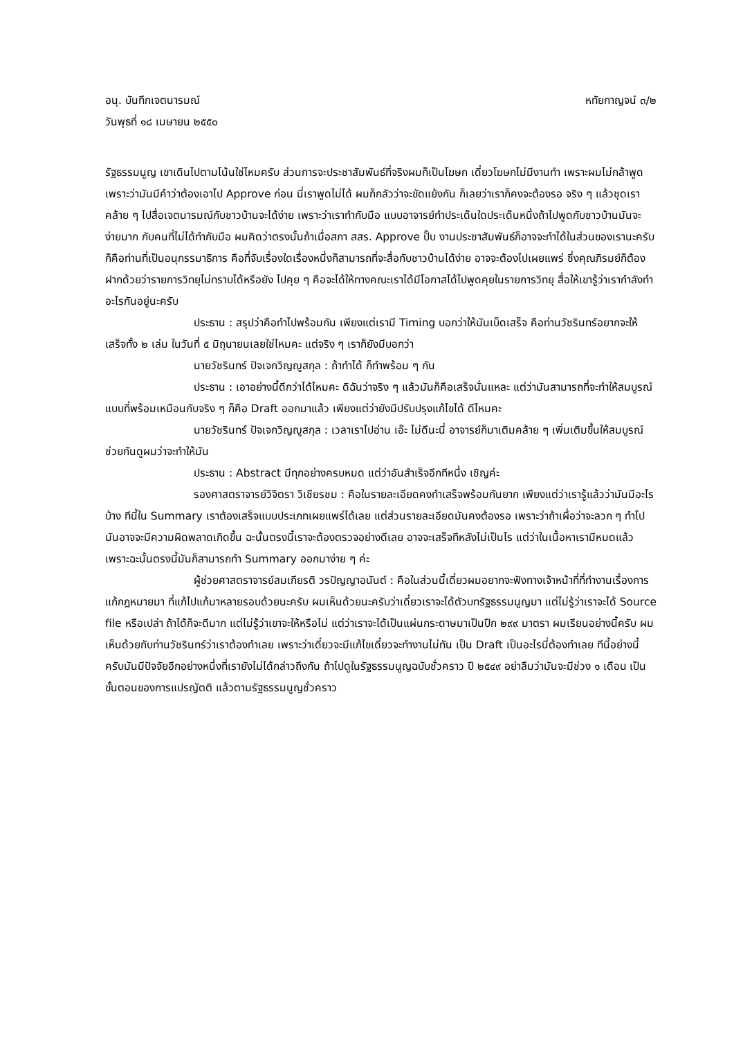อนุ. บันทึกเจตนารมณ์ หทัยกาญจน์ ๓/๒
วันพุธที่ ๑๘ เมษายน ๒๕๕๐
รัฐธรรมนูญ เขาเดินไปตามโน้นใช่ไหมครับ ส่วนการจะประชาสัมพันธ์ที่จริงผมก็เป็นโฆษก เดี๋ยวโฆษกไม่มีงานทำ เพราะผมไม่กล้าพูด เพราะว่ามันมีคำว่าต้องเอาไป Approve ก่อน นี่เราพูดไม่ได้ ผมก็กลัวว่าจะขัดแย้งกัน ก็เลยว่าเราก็คงจะต้องรอ จริง ๆ แล้วชุดเราคล้าย ๆ ไปสื่อเจตนารมณ์กับชาวบ้านจะได้ง่าย เพราะว่าเราทำกับมือ แบบอาจารย์ทำประเด็นใดประเด็นหนึ่งถ้าไปพูดกับชาวบ้านมันจะง่ายมาก กับคนที่ไม่ได้ทำกับมือ ผมคิดว่าตรงนั้นถ้าเมื่อสภา สสร. Approve ปั๊บ งานประชาสัมพันธ์ก็อาจจะทำได้ในส่วนของเรานะครับ ก็คือท่านที่เป็นอนุกรรมาธิการ คือที่จับเรื่องใดเรื่องหนึ่งก็สามารถที่จะสื่อกับชาวบ้านได้ง่าย อาจจะต้องไปเผยแพร่ ซึ่งคุณภิรมย์ก็ต้องฝากด้วยว่ารายการวิทยุไม่ทราบได้หรือยัง ไปคุย ๆ คือจะได้ให้ทางคณะเราได้มีโอกาสได้ไปพูดคุยในรายการวิทยุ สื่อให้เขารู้ว่าเรากำลังทำอะไรกันอยู่นะครับ
ประธาน : สรุปว่าคือทำไปพร้อมกัน เพียงแต่เรามี Timing บอกว่าให้มันเบ็ดเสร็จ คือท่านวัชรินทร์อยากจะให้เสร็จทั้ง ๒ เล่ม ในวันที่ ๕ มิถุนายนเลยใช่ไหมคะ แต่จริง ๆ เราก็ยังมีบอกว่า
นายวัชรินทร์ ปัจเจกวิญญูสกุล : ถ้าทำได้ ก็ทำพร้อม ๆ กัน
ประธาน : เอาอย่างนี้ดีกว่าได้ไหมคะ ดิฉันว่าจริง ๆ แล้วมันก็คือเสร็จนั่นแหละ แต่ว่ามันสามารถที่จะทำให้สมบูรณ์ แบบที่พร้อมเหมือนกับจริง ๆ ก็คือ Draft ออกมาแล้ว เพียงแต่ว่ายังมีปรับปรุงแก้ไขได้ ดีไหมคะ
นายวัชรินทร์ ปัจเจกวิญญูสกุล : เวลาเราไปอ่าน เอ๊ะ ไม่ดีนะนี่ อาจารย์ก็มาเติมคล้าย ๆ เพิ่มเติมขึ้นให้สมบูรณ์ ช่วยกันดูผมว่าจะทำให้มัน
ประธาน : Abstract มีทุกอย่างครบหมด แต่ว่าอันสำเร็จอีกทีหนึ่ง เชิญค่ะ
รองศาสตราจารย์วิจิตรา วิเชียรชม : คือในรายละเอียดคงทำเสร็จพร้อมกันยาก เพียงแต่ว่าเรารู้แล้วว่ามันมีอะไรบ้าง ทีนี้ใน Summary เราต้องเสร็จแบบประเภทเผยแพร่ได้เลย แต่ส่วนรายละเอียดมันคงต้องรอ เพราะว่าถ้าเผื่อว่าจะลวก ๆ ทำไป มันอาจจะมีความผิดพลาดเกิดขึ้น ฉะนั้นตรงนี้เราจะต้องตรวจอย่างดีเลย อาจจะเสร็จทีหลังไม่เป็นไร แต่ว่าในเนื้อหาเรามีหมดแล้ว เพราะฉะนั้นตรงนี้มันก็สามารถทำ Summary ออกมาง่าย ๆ ค่ะ
ผู้ช่วยศาสตราจารย์สมเกียรติ วรปัญญาอนันต์ : คือในส่วนนี้เดี๋ยวผมอยากจะฟังทางเจ้าหน้าที่ที่ทำงานเรื่องการแก้กฎหมายมา ที่แก้ไปแก้มาหลายรอบด้วยนะครับ ผมเห็นด้วยนะครับว่าเดี๋ยวเราจะได้ตัวบทรัฐธรรมนูญมา แต่ไม่รู้ว่าเราจะได้ Source file หรือเปล่า ถ้าได้ก็จะดีมาก แต่ไม่รู้ว่าเขาจะให้หรือไม่ แต่ว่าเราจะได้เป็นแผ่นกระดาษมาเป็นปึก ๒๙๙ มาตรา ผมเรียนอย่างนี้ครับ ผมเห็นด้วยกับท่านวัชรินทร์ว่าเราต้องทำเลย เพราะว่าเดี๋ยวจะมีแก้ไขเดี๋ยวจะทำงานไม่ทัน เป็น Draft เป็นอะไรนี่ต้องทำเลย ทีนี้อย่างนี้ครับมันมีปัจจัยอีกอย่างหนึ่งที่เรายังไม่ได้กล่าวถึงกัน ถ้าไปดูในรัฐธรรมนูญฉบับชั่วคราว ปี ๒๕๔๙ อย่าลืมว่ามันจะมีช่วง ๑ เดือน เป็นขั้นตอนของการแปรญัตติ แล้วตามรัฐธรรมนูญชั่วคราว